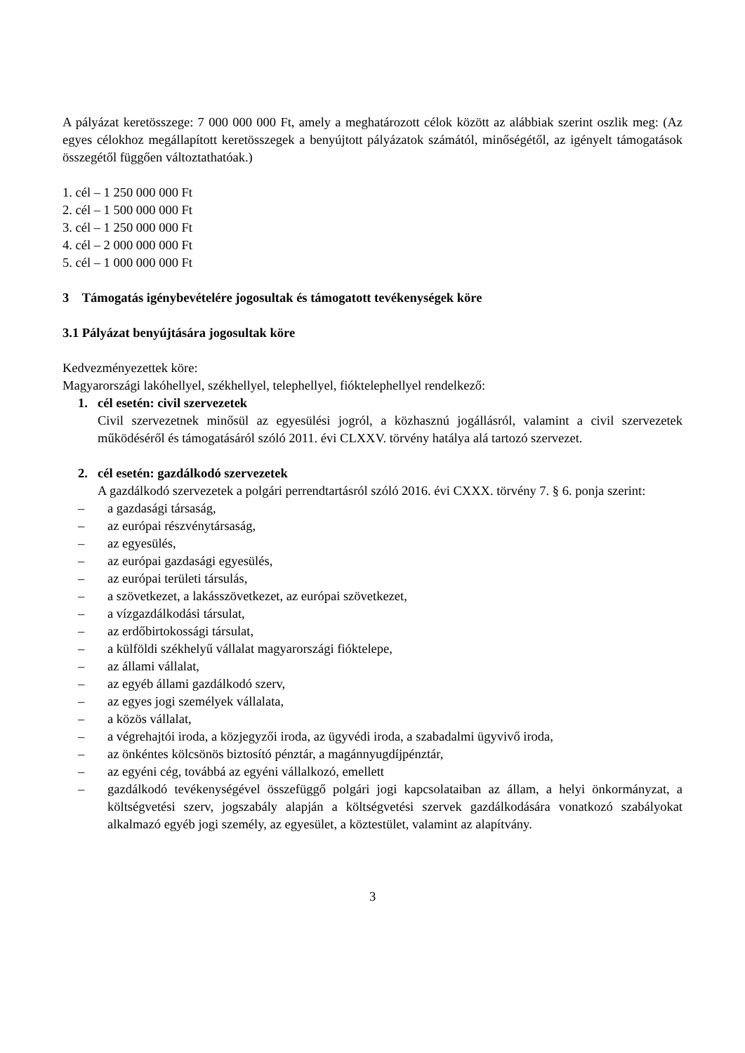A pályázat keretösszege: 7 000 000 000 Ft, amely a meghatározott célok között az alábbiak szerint oszlik meg: (Az egyes célokhoz megállapított keretösszegek a benyújtott pályázatok számától, minőségétől, az igényelt támogatások összegétől függően változtathatóak.)
1. cél – 1 250 000 000 Ft
2. cél – 1 500 000 000 Ft
3. cél – 1 250 000 000 Ft
4. cél – 2 000 000 000 Ft
5. cél – 1 000 000 000 Ft
3 Támogatás igénybevételére jogosultak és támogatott tevékenységek köre
3.1 Pályázat benyújtására jogosultak köre
Kedvezményezettek köre:
Magyarországi lakóhellyel, székhellyel, telephellyel, fióktelephellyel rendelkező:
1. cél esetén: civil szervezetek
Civil szervezetnek minősül az egyesülési jogról, a közhasznú jogállásról, valamint a civil szervezetek működéséről és támogatásáról szóló 2011. évi CLXXV. törvény hatálya alá tartozó szervezet.
2. cél esetén: gazdálkodó szervezetek
A gazdálkodó szervezetek a polgári perrendtartásról szóló 2016. évi CXXX. törvény 7. § 6. ponja szerint:
– a gazdasági társaság,
– az európai részvénytársaság,
– az egyesülés,
– az európai gazdasági egyesülés,
– az európai területi társulás,
– a szövetkezet, a lakásszövetkezet, az európai szövetkezet,
– a vízgazdálkodási társulat,
– az erdőbirtokossági társulat,
– a külföldi székhelyű vállalat magyarországi fióktelepe,
– az állami vállalat,
– az egyéb állami gazdálkodó szerv,
– az egyes jogi személyek vállalata,
– a közös vállalat,
– a végrehajtói iroda, a közjegyzői iroda, az ügyvédi iroda, a szabadalmi ügyvivő iroda,
– az önkéntes kölcsönös biztosító pénztár, a magánnyugdíjpénztár,
– az egyéni cég, továbbá az egyéni vállalkozó, emellett
– gazdálkodó tevékenységével összefüggő polgári jogi kapcsolataiban az állam, a helyi önkormányzat, a költségvetési szerv, jogszabály alapján a költségvetési szervek gazdálkodására vonatkozó szabályokat alkalmazó egyéb jogi személy, az egyesület, a köztestület, valamint az alapítvány.
3